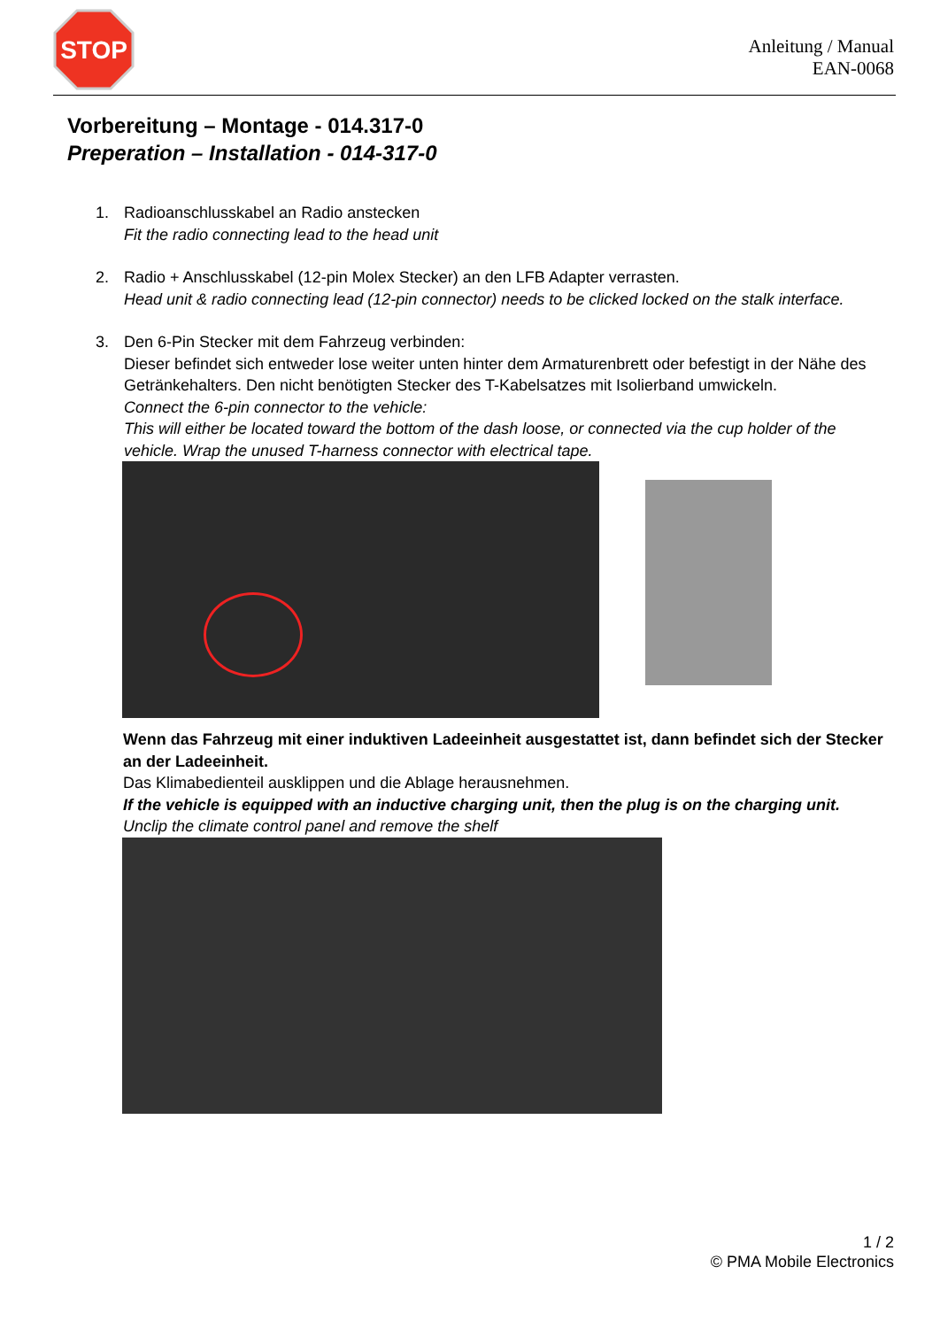STOP
Anleitung / Manual
EAN-0068
Vorbereitung – Montage - 014.317-0
Preperation – Installation - 014-317-0
1. Radioanschlusskabel an Radio anstecken
Fit the radio connecting lead to the head unit
2. Radio + Anschlusskabel (12-pin Molex Stecker) an den LFB Adapter verrasten.
Head unit & radio connecting lead (12-pin connector) needs to be clicked locked on the stalk interface.
3. Den 6-Pin Stecker mit dem Fahrzeug verbinden:
Dieser befindet sich entweder lose weiter unten hinter dem Armaturenbrett oder befestigt in der Nähe des Getränkehalters. Den nicht benötigten Stecker des T-Kabelsatzes mit Isolierband umwickeln.
Connect the 6-pin connector to the vehicle:
This will either be located toward the bottom of the dash loose, or connected via the cup holder of the vehicle. Wrap the unused T-harness connector with electrical tape.
Wenn das Fahrzeug mit einer induktiven Ladeeinheit ausgestattet ist, dann befindet sich der Stecker an der Ladeeinheit.
Das Klimabedienteil ausklippen und die Ablage herausnehmen.
If the vehicle is equipped with an inductive charging unit, then the plug is on the charging unit.
Unclip the climate control panel and remove the shelf
1 / 2
© PMA Mobile Electronics